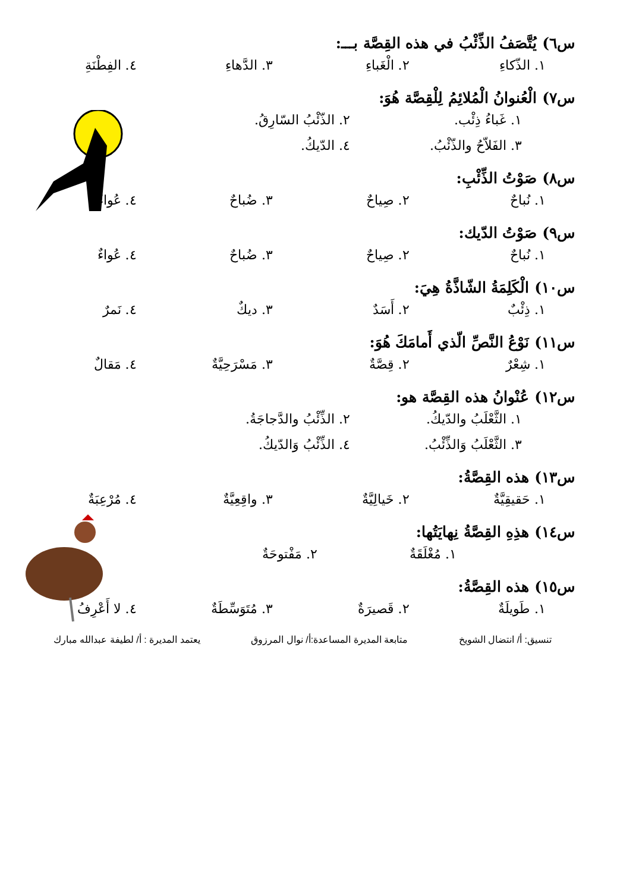س٦) يُتَّصَفُ الذِّئْبُ في هذه القِصَّة بـــ:
١. الذّكاءِ ٢. الْغَباءِ ٣. الدَّهاءِ ٤. الفِطْنَةِ
س٧) الْعُنوانُ الْمُلائِمُ لِلْقِصَّة هُوَ:
١. غَباءُ ذِئْب. ٢. الذّئْبُ السّارِقُ. ٣. الفَلاّحُ والذّئْبُ. ٤. الدّيكُ.
س٨) صَوْتُ الذِّئْبِ:
١. نُباحٌ ٢. صِياحٌ ٣. ضُباحٌ ٤. عُواءٌ
س٩) صَوْتُ الدّيك:
١. نُباحٌ ٢. صِياحٌ ٣. ضُباحٌ ٤. عُواءٌ
س١٠) الْكَلِمَةُ الشّاذَّةُ هِيَ:
١. ذِئْبٌ ٢. أَسَدٌ ٣. ديكٌ ٤. نَمرٌ
س١١) نَوْعُ النَّصِّ الّذي أَمامَكَ هُوَ:
١. شِعْرٌ ٢. قِصَّةٌ ٣. مَسْرَحِيَّةٌ ٤. مَقالٌ
س١٢) عُنْوانُ هذه القِصَّة هو:
١. الثَّعْلَبُ والدّيكُ. ٢. الذِّئْبُ والدَّجاجَةُ. ٣. الثَّعْلَبُ وَالذِّئْبُ. ٤. الذِّئْبُ وَالدّيكُ.
س١٣) هذه القِصَّةُ:
١. حَقيقِيَّةٌ ٢. خَيالِيَّةٌ ٣. واقِعِيَّةٌ ٤. مُرْعِبَةٌ
س١٤) هذِهِ القِصَّةُ نِهايَتُها:
١. مُغْلَقَةٌ ٢. مَفْتوحَةٌ
س١٥) هذه القِصَّةُ:
١. طَويلَةٌ ٢. قَصيرَةٌ ٣. مُتَوَسِّطَةٌ ٤. لا أَعْرِفُ
تنسيق: أ/ انتضال الشويخ متابعة المديرة المساعدة:أ/ نوال المرزوق يعتمد المديرة : أ/ لطيفة عبدالله مبارك